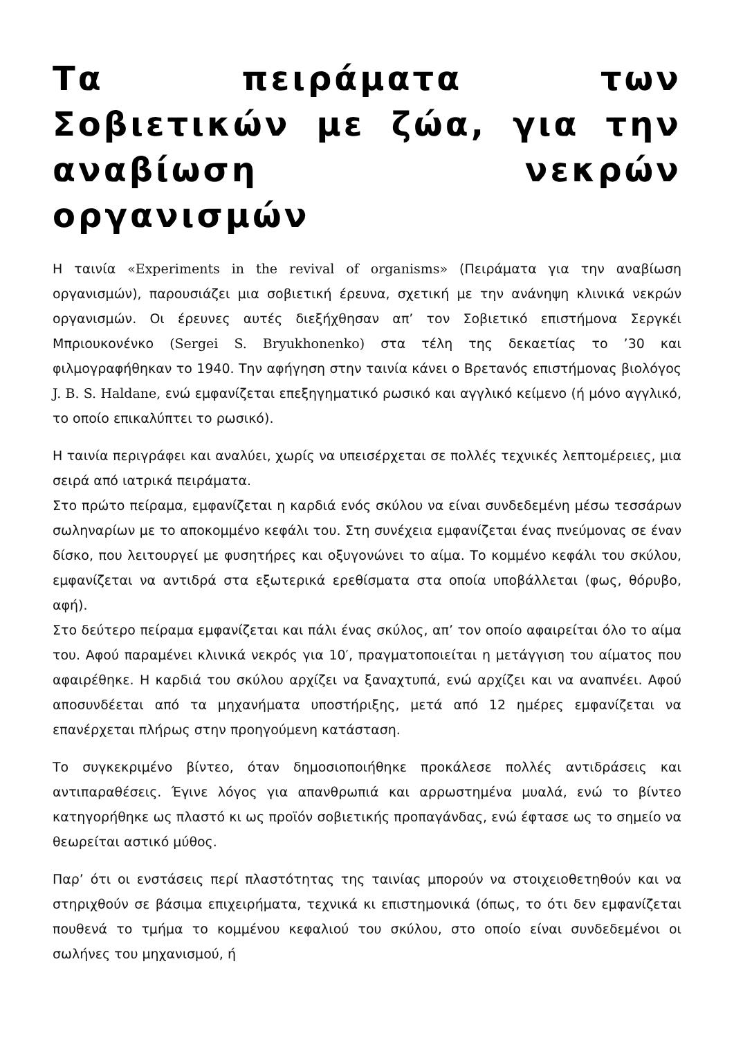Τα πειράματα των Σοβιετικών με ζώα, για την αναβίωση νεκρών οργανισμών
Η ταινία «Experiments in the revival of organisms» (Πειράματα για την αναβίωση οργανισμών), παρουσιάζει μια σοβιετική έρευνα, σχετική με την ανάνηψη κλινικά νεκρών οργανισμών. Οι έρευνες αυτές διεξήχθησαν απ’ τον Σοβιετικό επιστήμονα Σεργκέι Μπριουκονένκο (Sergei S. Bryukhonenko) στα τέλη της δεκαετίας το ’30 και φιλμογραφήθηκαν το 1940. Την αφήγηση στην ταινία κάνει ο Βρετανός επιστήμονας βιολόγος J. B. S. Haldane, ενώ εμφανίζεται επεξηγηματικό ρωσικό και αγγλικό κείμενο (ή μόνο αγγλικό, το οποίο επικαλύπτει το ρωσικό).
Η ταινία περιγράφει και αναλύει, χωρίς να υπεισέρχεται σε πολλές τεχνικές λεπτομέρειες, μια σειρά από ιατρικά πειράματα.
Στο πρώτο πείραμα, εμφανίζεται η καρδιά ενός σκύλου να είναι συνδεδεμένη μέσω τεσσάρων σωληναρίων με το αποκομμένο κεφάλι του. Στη συνέχεια εμφανίζεται ένας πνεύμονας σε έναν δίσκο, που λειτουργεί με φυσητήρες και οξυγονώνει το αίμα. Το κομμένο κεφάλι του σκύλου, εμφανίζεται να αντιδρά στα εξωτερικά ερεθίσματα στα οποία υποβάλλεται (φως, θόρυβο, αφή).
Στο δεύτερο πείραμα εμφανίζεται και πάλι ένας σκύλος, απ’ τον οποίο αφαιρείται όλο το αίμα του. Αφού παραμένει κλινικά νεκρός για 10′, πραγματοποιείται η μετάγγιση του αίματος που αφαιρέθηκε. Η καρδιά του σκύλου αρχίζει να ξαναχτυπά, ενώ αρχίζει και να αναπνέει. Αφού αποσυνδέεται από τα μηχανήματα υποστήριξης, μετά από 12 ημέρες εμφανίζεται να επανέρχεται πλήρως στην προηγούμενη κατάσταση.
Το συγκεκριμένο βίντεο, όταν δημοσιοποιήθηκε προκάλεσε πολλές αντιδράσεις και αντιπαραθέσεις. Έγινε λόγος για απανθρωπιά και αρρωστημένα μυαλά, ενώ το βίντεο κατηγορήθηκε ως πλαστό κι ως προϊόν σοβιετικής προπαγάνδας, ενώ έφτασε ως το σημείο να θεωρείται αστικό μύθος.
Παρ’ ότι οι ενστάσεις περί πλαστότητας της ταινίας μπορούν να στοιχειοθετηθούν και να στηριχθούν σε βάσιμα επιχειρήματα, τεχνικά κι επιστημονικά (όπως, το ότι δεν εμφανίζεται πουθενά το τμήμα το κομμένου κεφαλιού του σκύλου, στο οποίο είναι συνδεδεμένοι οι σωλήνες του μηχανισμού, ή